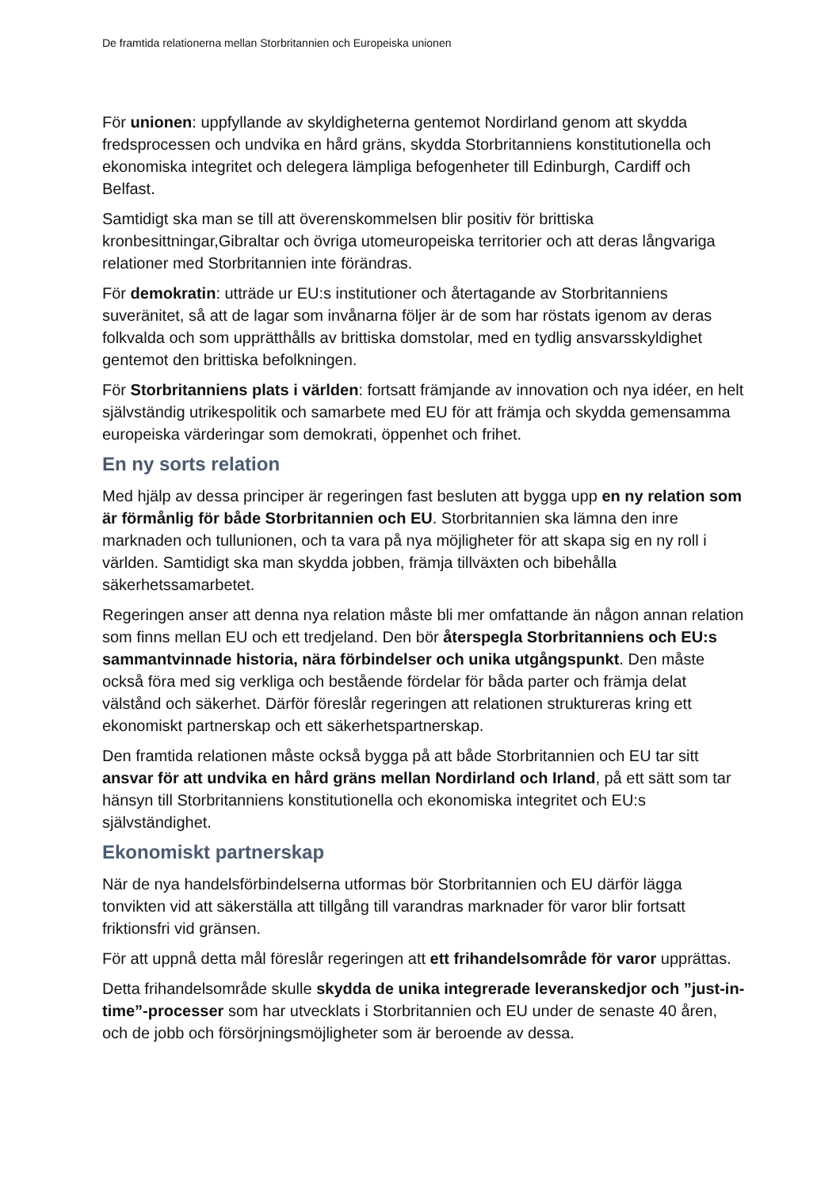De framtida relationerna mellan Storbritannien och Europeiska unionen
För unionen: uppfyllande av skyldigheterna gentemot Nordirland genom att skydda fredsprocessen och undvika en hård gräns, skydda Storbritanniens konstitutionella och ekonomiska integritet och delegera lämpliga befogenheter till Edinburgh, Cardiff och Belfast.
Samtidigt ska man se till att överenskommelsen blir positiv för brittiska kronbesittningar,Gibraltar och övriga utomeuropeiska territorier och att deras långvariga relationer med Storbritannien inte förändras.
För demokratin: utträde ur EU:s institutioner och återtagande av Storbritanniens suveränitet, så att de lagar som invånarna följer är de som har röstats igenom av deras folkvalda och som upprätthålls av brittiska domstolar, med en tydlig ansvarsskyldighet gentemot den brittiska befolkningen.
För Storbritanniens plats i världen: fortsatt främjande av innovation och nya idéer, en helt självständig utrikespolitik och samarbete med EU för att främja och skydda gemensamma europeiska värderingar som demokrati, öppenhet och frihet.
En ny sorts relation
Med hjälp av dessa principer är regeringen fast besluten att bygga upp en ny relation som är förmånlig för både Storbritannien och EU. Storbritannien ska lämna den inre marknaden och tullunionen, och ta vara på nya möjligheter för att skapa sig en ny roll i världen. Samtidigt ska man skydda jobben, främja tillväxten och bibehålla säkerhetssamarbetet.
Regeringen anser att denna nya relation måste bli mer omfattande än någon annan relation som finns mellan EU och ett tredjeland. Den bör återspegla Storbritanniens och EU:s sammantvinnade historia, nära förbindelser och unika utgångspunkt. Den måste också föra med sig verkliga och bestående fördelar för båda parter och främja delat välstånd och säkerhet. Därför föreslår regeringen att relationen struktureras kring ett ekonomiskt partnerskap och ett säkerhetspartnerskap.
Den framtida relationen måste också bygga på att både Storbritannien och EU tar sitt ansvar för att undvika en hård gräns mellan Nordirland och Irland, på ett sätt som tar hänsyn till Storbritanniens konstitutionella och ekonomiska integritet och EU:s självständighet.
Ekonomiskt partnerskap
När de nya handelsförbindelserna utformas bör Storbritannien och EU därför lägga tonvikten vid att säkerställa att tillgång till varandras marknader för varor blir fortsatt friktionsfri vid gränsen.
För att uppnå detta mål föreslår regeringen att ett frihandelsområde för varor upprättas.
Detta frihandelsområde skulle skydda de unika integrerade leveranskedjor och ”just-in-time”-processer som har utvecklats i Storbritannien och EU under de senaste 40 åren, och de jobb och försörjningsmöjligheter som är beroende av dessa.